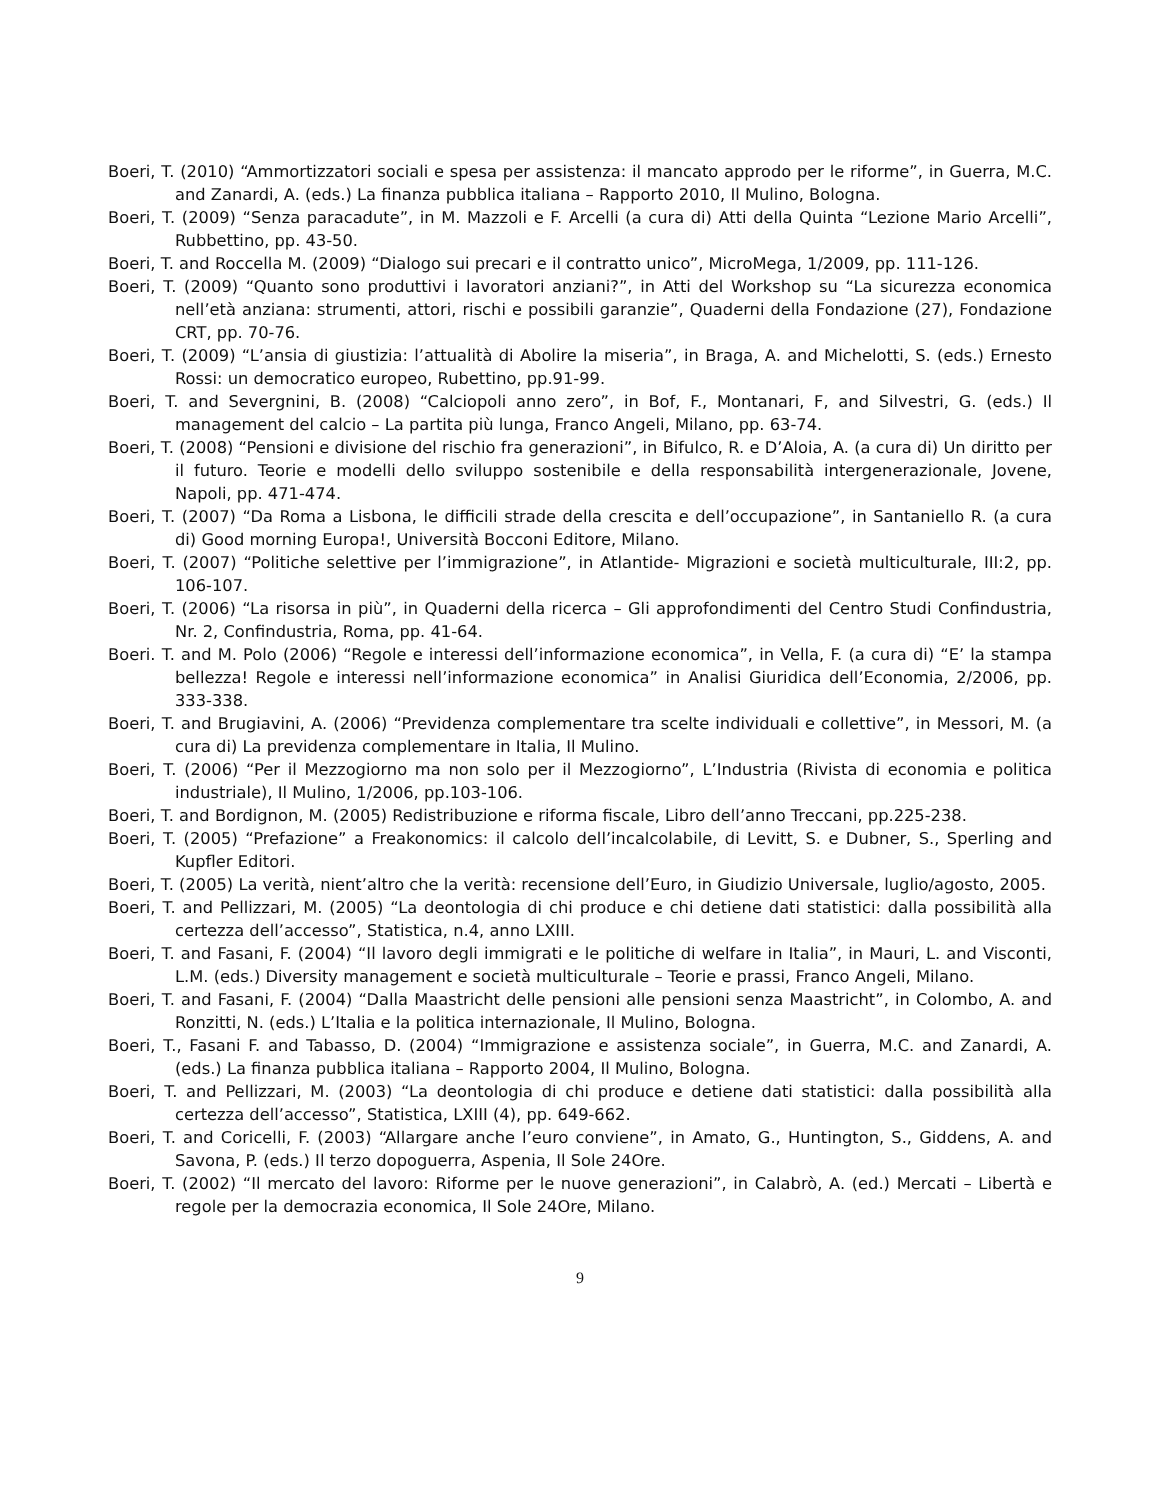Boeri, T. (2010) “Ammortizzatori sociali e spesa per assistenza: il mancato approdo per le riforme”, in Guerra, M.C. and Zanardi, A. (eds.) La finanza pubblica italiana – Rapporto 2010, Il Mulino, Bologna.
Boeri, T. (2009) “Senza paracadute”, in M. Mazzoli e F. Arcelli (a cura di) Atti della Quinta “Lezione Mario Arcelli”, Rubbettino, pp. 43-50.
Boeri, T. and Roccella M. (2009) “Dialogo sui precari e il contratto unico”, MicroMega, 1/2009, pp. 111-126.
Boeri, T. (2009) “Quanto sono produttivi i lavoratori anziani?”, in Atti del Workshop su “La sicurezza economica nell’età anziana: strumenti, attori, rischi e possibili garanzie”, Quaderni della Fondazione (27), Fondazione CRT, pp. 70-76.
Boeri, T. (2009) “L’ansia di giustizia: l’attualità di Abolire la miseria”, in Braga, A. and Michelotti, S. (eds.) Ernesto Rossi: un democratico europeo, Rubettino, pp.91-99.
Boeri, T. and Severgnini, B. (2008) “Calciopoli anno zero”, in Bof, F., Montanari, F, and Silvestri, G. (eds.) Il management del calcio – La partita più lunga, Franco Angeli, Milano, pp. 63-74.
Boeri, T. (2008) “Pensioni e divisione del rischio fra generazioni”, in Bifulco, R. e D’Aloia, A. (a cura di) Un diritto per il futuro. Teorie e modelli dello sviluppo sostenibile e della responsabilità intergenerazionale, Jovene, Napoli, pp. 471-474.
Boeri, T. (2007) “Da Roma a Lisbona, le difficili strade della crescita e dell’occupazione”, in Santaniello R. (a cura di) Good morning Europa!, Università Bocconi Editore, Milano.
Boeri, T. (2007) “Politiche selettive per l’immigrazione”, in Atlantide- Migrazioni e società multiculturale, III:2, pp. 106-107.
Boeri, T. (2006) “La risorsa in più”, in Quaderni della ricerca – Gli approfondimenti del Centro Studi Confindustria, Nr. 2, Confindustria, Roma, pp. 41-64.
Boeri. T. and M. Polo (2006) “Regole e interessi dell’informazione economica”, in Vella, F. (a cura di) “E’ la stampa bellezza! Regole e interessi nell’informazione economica” in Analisi Giuridica dell’Economia, 2/2006, pp. 333-338.
Boeri, T. and Brugiavini, A. (2006) “Previdenza complementare tra scelte individuali e collettive”, in Messori, M. (a cura di) La previdenza complementare in Italia, Il Mulino.
Boeri, T. (2006) “Per il Mezzogiorno ma non solo per il Mezzogiorno”, L’Industria (Rivista di economia e politica industriale), Il Mulino, 1/2006, pp.103-106.
Boeri, T. and Bordignon, M. (2005) Redistribuzione e riforma fiscale, Libro dell’anno Treccani, pp.225-238.
Boeri, T. (2005) “Prefazione” a Freakonomics: il calcolo dell’incalcolabile, di Levitt, S. e Dubner, S., Sperling and Kupfler Editori.
Boeri, T. (2005) La verità, nient’altro che la verità: recensione dell’Euro, in Giudizio Universale, luglio/agosto, 2005.
Boeri, T. and Pellizzari, M. (2005) “La deontologia di chi produce e chi detiene dati statistici: dalla possibilità alla certezza dell’accesso”, Statistica, n.4, anno LXIII.
Boeri, T. and Fasani, F. (2004) “Il lavoro degli immigrati e le politiche di welfare in Italia”, in Mauri, L. and Visconti, L.M. (eds.) Diversity management e società multiculturale – Teorie e prassi, Franco Angeli, Milano.
Boeri, T. and Fasani, F. (2004) “Dalla Maastricht delle pensioni alle pensioni senza Maastricht”, in Colombo, A. and Ronzitti, N. (eds.) L’Italia e la politica internazionale, Il Mulino, Bologna.
Boeri, T., Fasani F. and Tabasso, D. (2004) “Immigrazione e assistenza sociale”, in Guerra, M.C. and Zanardi, A. (eds.) La finanza pubblica italiana – Rapporto 2004, Il Mulino, Bologna.
Boeri, T. and Pellizzari, M. (2003) “La deontologia di chi produce e detiene dati statistici: dalla possibilità alla certezza dell’accesso”, Statistica, LXIII (4), pp. 649-662.
Boeri, T. and Coricelli, F. (2003) “Allargare anche l’euro conviene”, in Amato, G., Huntington, S., Giddens, A. and Savona, P. (eds.) Il terzo dopoguerra, Aspenia, Il Sole 24Ore.
Boeri, T. (2002) “Il mercato del lavoro: Riforme per le nuove generazioni”, in Calabrò, A. (ed.) Mercati – Libertà e regole per la democrazia economica, Il Sole 24Ore, Milano.
9